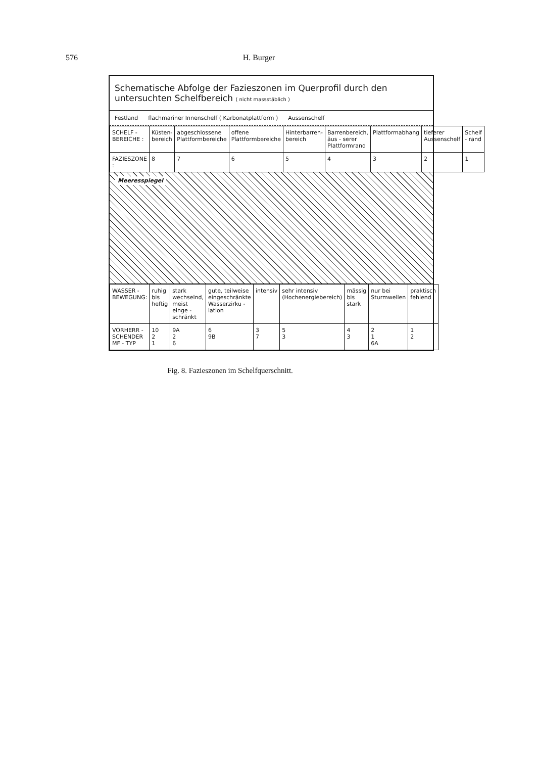576 H. Burger
Schematische Abfolge der Fazieszonen im Querprofil durch den untersuchten Schelfbereich ( nicht massstäblich )
Festland flachmariner Innenschelf ( Karbonatplattform ) Aussenschelf
| SCHELF - BEREICHE : | Küsten- bereich | abgeschlossene Plattformbereiche | offene Plattformbereiche | Hinterbarren- bereich | Barrenbereich, äus - serer Plattformrand | Plattformabhang | tieferer Aussenschelf | Schelf - rand |
| FAZIESZONE : | 8 | 7 | 6 | 5 | 4 | 3 | 2 | 1 |
Meeresspiegel
| WASSER - BEWEGUNG: | ruhig bis heftig | stark wechselnd, meist einge - schränkt | gute, teilweise eingeschränkte Wasserzirku - lation | intensiv | sehr intensiv (Hochenergiebereich) | mässig bis stark | nur bei Sturmwellen | praktisch fehlend |
| VORHERR - SCHENDER MF - TYP | 10 2 1 | 9A 2 6 | 6 9B | 3 7 | 5 3 | 4 3 | 2 1 6A | 1 2 |
Fig. 8. Fazieszonen im Schelfquerschnitt.